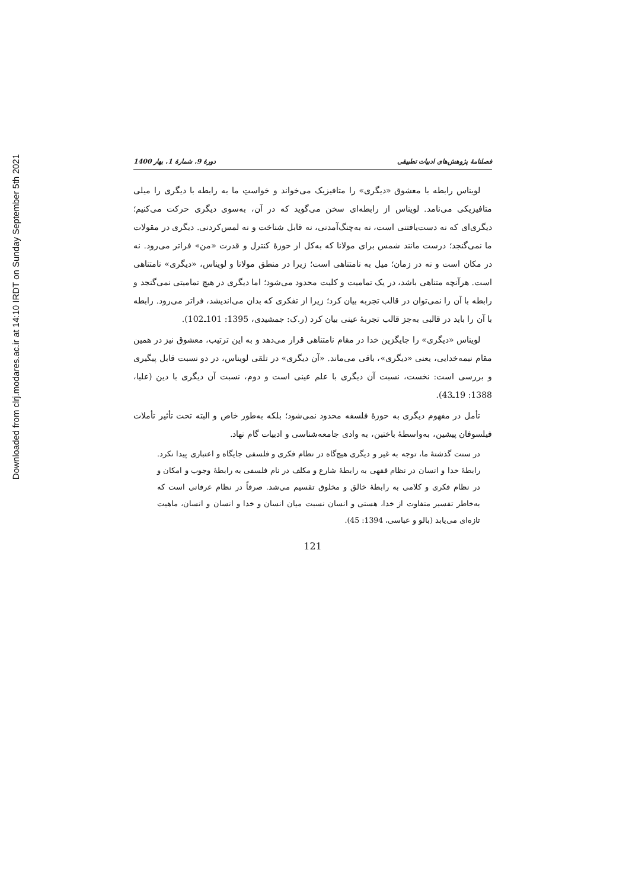Downloaded from clrj.modares.ac.ir at 14:10 IRDT on Sunday September 5th 2021
فصلنامهٔ پژوهش‌های ادبیات تطبیقی دورهٔ 9، شمارهٔ 1، بهار 1400
لویناس رابطه با معشوق «دیگری» را متافیزیک می‌خواند و خواستِ ما به رابطه با دیگری را میلی متافیزیکی می‌نامد. لویناس از رابطه‌ای سخن می‌گوید که در آن، به‌سوی دیگری حرکت می‌کنیم؛ دیگری‌ای که نه دست‌یافتنی است، نه به‌چنگ‌آمدنی، نه قابل شناخت و نه لمس‌کردنی. دیگری در مقولات ما نمی‌گنجد؛ درست مانند شمس برای مولانا که به‌کل از حوزهٔ کنترل و قدرت «من» فراتر می‌رود. نه در مکان است و نه در زمان؛ میل به نامتناهی است؛ زیرا در منطق مولانا و لویناس، «دیگری» نامتناهی است. هرآنچه متناهی باشد، در یک تمامیت و کلیت محدود می‌شود؛ اما دیگری در هیچ تمامیتی نمی‌گنجد و رابطه با آن را نمی‌توان در قالب تجربه بیان کرد؛ زیرا از تفکری که بدان می‌اندیشد، فراتر می‌رود. رابطه با آن را باید در قالبی به‌جز قالب تجربهٔ عینی بیان کرد (ر.ک: جمشیدی، 1395: 101ـ102).
لویناس «دیگری» را جایگزین خدا در مقام نامتناهی قرار می‌دهد و به این ترتیب، معشوق نیز در همین مقام نیمه‌خدایی، یعنی «دیگری»، باقی می‌ماند. «آن دیگری» در تلقی لویناس، در دو نسبت قابل پیگیری و بررسی است: نخست، نسبت آن دیگری با علم عینی است و دوم، نسبت آن دیگری با دین (علیا، 1388: 19ـ43).
تأمل در مفهوم دیگری به حوزهٔ فلسفه محدود نمی‌شود؛ بلکه به‌طور خاص و البته تحت تأثیر تأملات فیلسوفان پیشین، به‌واسطهٔ باختین، به وادی جامعه‌شناسی و ادبیات گام نهاد.
در سنت گذشتهٔ ما، توجه به غیر و دیگری هیچ‌گاه در نظام فکری و فلسفی جایگاه و اعتباری پیدا نکرد. رابطهٔ خدا و انسان در نظام فقهی به رابطهٔ شارع و مکلف در نام فلسفی به رابطهٔ وجوب و امکان و در نظام فکری و کلامی به رابطهٔ خالق و مخلوق تقسیم می‌شد. صرفاً در نظام عرفانی است که به‌خاطر تفسیر متفاوت از خدا، هستی و انسان نسبت میان انسان و خدا و انسان و انسان، ماهیت تازه‌ای می‌یابد (بالو و عباسی، 1394: 45).
121